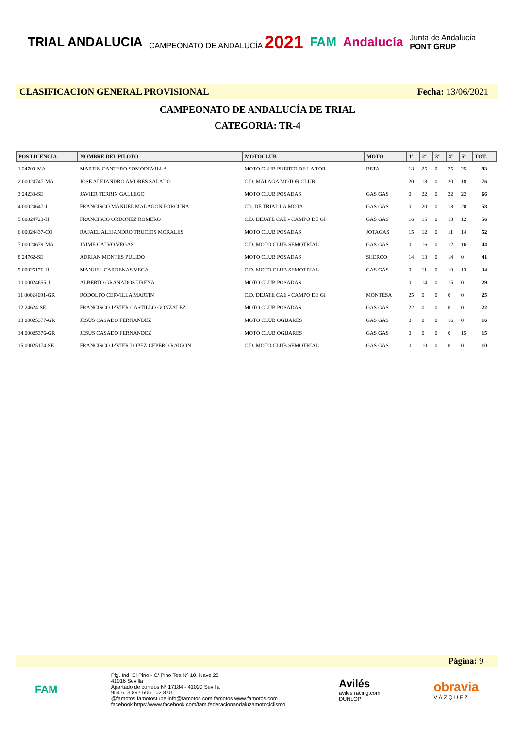TRIAL ANDALUCIA CAMPEONATO DE ANDALUCÍA 2021 FAM Andalucía Junta de Andalucía
PONT GRUP
CLASIFICACION GENERAL PROVISIONAL Fecha: 13/06/2021
CAMPEONATO DE ANDALUCÍA DE TRIAL
CATEGORIA: TR-4
| POS LICENCIA | NOMBRE DEL PILOTO | MOTOCLUB | MOTO | 1ª | 2ª | 3ª | 4ª | 5ª | TOT. |
| --- | --- | --- | --- | --- | --- | --- | --- | --- | --- |
| 1 24709-MA | MARTIN CANTERO SOMODEVILLA | MOTO CLUB PUERTO DE LA TOR | BETA | 18 | 25 | 0 | 25 | 25 | 93 |
| 2 00024747-MA | JOSE ALEJANDRO AMORES SALADO | C.D. MÁLAGA MOTOR CLUB | —— | 20 | 18 | 0 | 20 | 18 | 76 |
| 3 24233-SE | JAVIER TERRIN GALLEGO | MOTO CLUB POSADAS | GAS GAS | 0 | 22 | 0 | 22 | 22 | 66 |
| 4 00024647-J | FRANCISCO MANUEL MALAGON PORCUNA | CD. DE TRIAL LA MOTA | GAS GAS | 0 | 20 | 0 | 18 | 20 | 58 |
| 5 00024723-H | FRANCISCO ORDOÑEZ ROMERO | C.D. DEJATE CAE - CAMPO DE GI | GAS GAS | 16 | 15 | 0 | 13 | 12 | 56 |
| 6 00024437-CO | RAFAEL ALEJANDRO TRUCIOS MORALES | MOTO CLUB POSADAS | JOTAGAS | 15 | 12 | 0 | 11 | 14 | 52 |
| 7 00024679-MA | JAIME CALVO VEGAS | C.D. MOTO CLUB SEMOTRIAL | GAS GAS | 0 | 16 | 0 | 12 | 16 | 44 |
| 8 24762-SE | ADRIAN MONTES PULIDO | MOTO CLUB POSADAS | SHERCO | 14 | 13 | 0 | 14 | 0 | 41 |
| 9 00025176-H | MANUEL CARDENAS VEGA | C.D. MOTO CLUB SEMOTRIAL | GAS GAS | 0 | 11 | 0 | 10 | 13 | 34 |
| 10 00024655-J | ALBERTO GRANADOS UREÑA | MOTO CLUB POSADAS | —— | 0 | 14 | 0 | 15 | 0 | 29 |
| 11 00024691-GR | RODOLFO CERVILLA MARTIN | C.D. DEJATE CAE - CAMPO DE GI | MONTESA | 25 | 0 | 0 | 0 | 0 | 25 |
| 12 24624-SE | FRANCISCO JAVIER CASTILLO GONZALEZ | MOTO CLUB POSADAS | GAS GAS | 22 | 0 | 0 | 0 | 0 | 22 |
| 13 00025377-GR | JESUS CASADO FERNANDEZ | MOTO CLUB OGIJARES | GAS GAS | 0 | 0 | 0 | 16 | 0 | 16 |
| 14 00025376-GR | JESUS CASADO FERNANDEZ | MOTO CLUB OGIJARES | GAS GAS | 0 | 0 | 0 | 0 | 15 | 15 |
| 15 00025174-SE | FRANCISCO JAVIER LOPEZ-CEPERO RAIGON | C.D. MOTO CLUB SEMOTRIAL | GAS GAS | 0 | 10 | 0 | 0 | 0 | 10 |
Página: 9
FAM
Plg. Ind. El Pino - C/ Pino Tea Nº 10, Nave 28
41016 Sevilla
Apartado de correos Nº 17184 - 41020 Sevilla
954 613 897 606 102 870
@famotos famotostube info@famotos.com famotos www.famotos.com
facebook https://www.facebook.com/fam.federacionandaluzamotociclismo
Avilés
aviles racing.com
DUNLOP
obravia
V Á Z Q U E Z